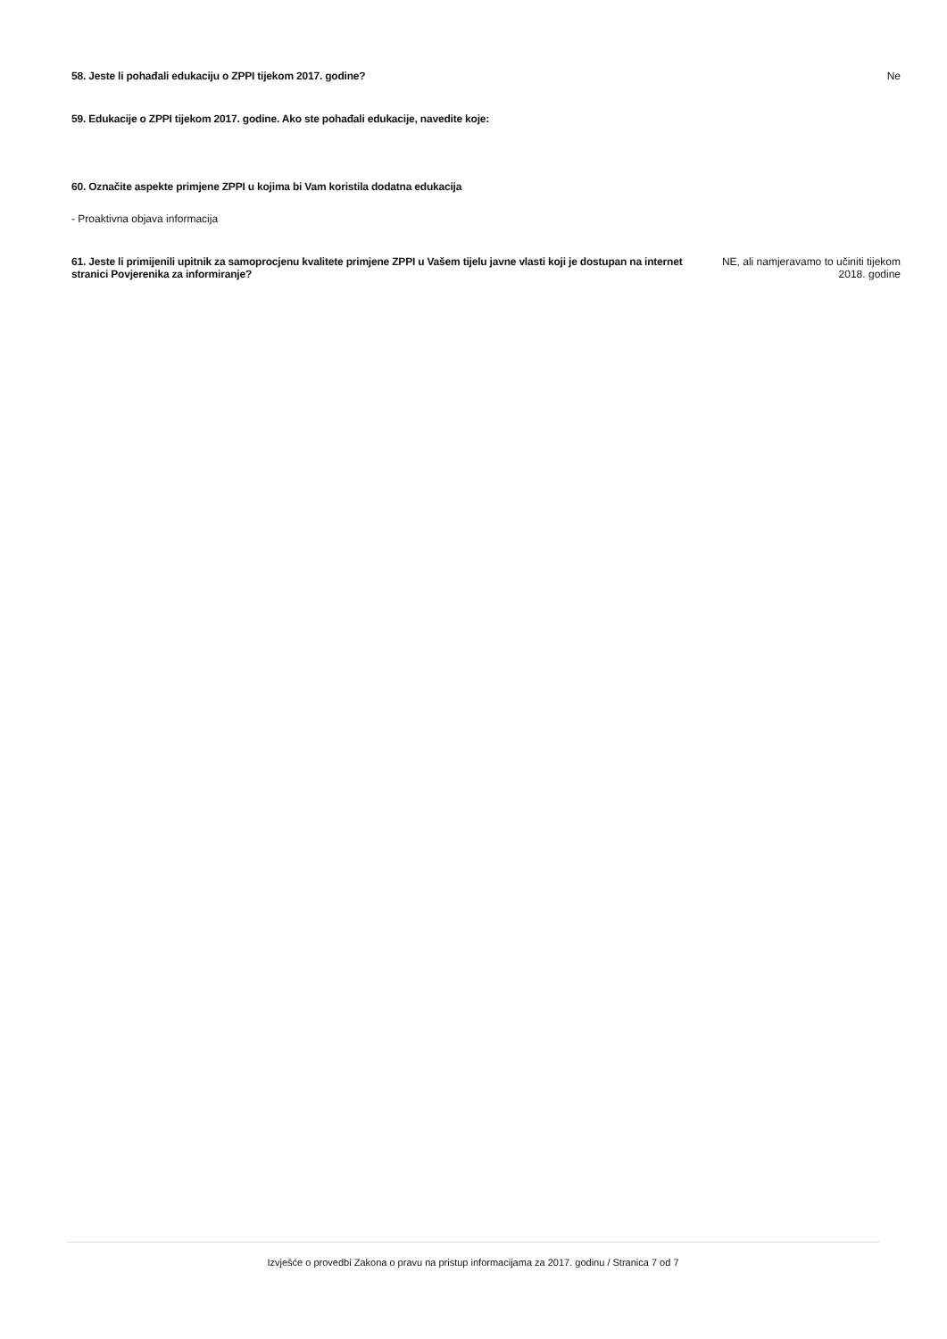58. Jeste li pohađali edukaciju o ZPPI tijekom 2017. godine?
Ne
59. Edukacije o ZPPI tijekom 2017. godine. Ako ste pohađali edukacije, navedite koje:
60. Označite aspekte primjene ZPPI u kojima bi Vam koristila dodatna edukacija
- Proaktivna objava informacija
61. Jeste li primijenili upitnik za samoprocjenu kvalitete primjene ZPPI u Vašem tijelu javne vlasti koji je dostupan na internet stranici Povjerenika za informiranje?
NE, ali namjeravamo to učiniti tijekom 2018. godine
Izvješće o provedbi Zakona o pravu na pristup informacijama za 2017. godinu / Stranica 7 od 7